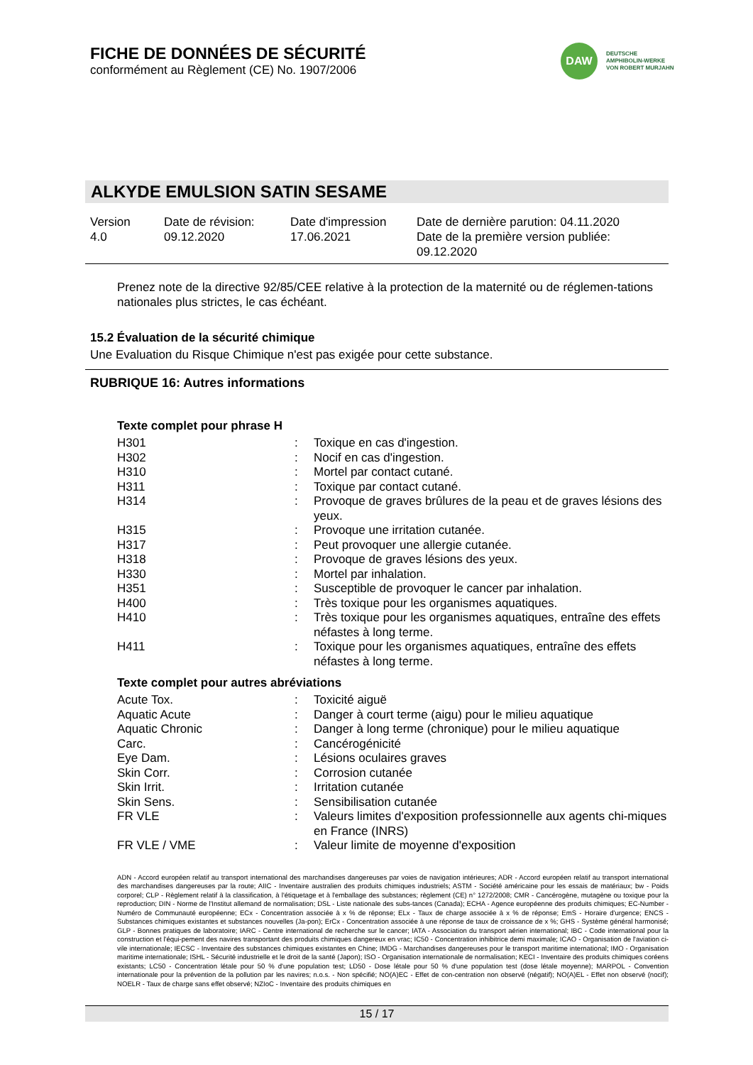FICHE DE DONNÉES DE SÉCURITÉ
conformément au Règlement (CE) No. 1907/2006
DAW
DEUTSCHE
AMPHIBOLIN-WERKE
VON ROBERT MURJAHN
ALKYDE EMULSION SATIN SESAME
Version
4.0
Date de révision:
09.12.2020
Date d'impression
17.06.2021
Date de dernière parution: 04.11.2020
Date de la première version publiée:
09.12.2020
Prenez note de la directive 92/85/CEE relative à la protection de la maternité ou de réglemen-tations nationales plus strictes, le cas échéant.
15.2 Évaluation de la sécurité chimique
Une Evaluation du Risque Chimique n'est pas exigée pour cette substance.
RUBRIQUE 16: Autres informations
Texte complet pour phrase H
| H301 | : | Toxique en cas d'ingestion. |
| H302 | : | Nocif en cas d'ingestion. |
| H310 | : | Mortel par contact cutané. |
| H311 | : | Toxique par contact cutané. |
| H314 | : | Provoque de graves brûlures de la peau et de graves lésions des yeux. |
| H315 | : | Provoque une irritation cutanée. |
| H317 | : | Peut provoquer une allergie cutanée. |
| H318 | : | Provoque de graves lésions des yeux. |
| H330 | : | Mortel par inhalation. |
| H351 | : | Susceptible de provoquer le cancer par inhalation. |
| H400 | : | Très toxique pour les organismes aquatiques. |
| H410 | : | Très toxique pour les organismes aquatiques, entraîne des effets néfastes à long terme. |
| H411 | : | Toxique pour les organismes aquatiques, entraîne des effets néfastes à long terme. |
Texte complet pour autres abréviations
| Acute Tox. | : | Toxicité aiguë |
| Aquatic Acute | : | Danger à court terme (aigu) pour le milieu aquatique |
| Aquatic Chronic | : | Danger à long terme (chronique) pour le milieu aquatique |
| Carc. | : | Cancérogénicité |
| Eye Dam. | : | Lésions oculaires graves |
| Skin Corr. | : | Corrosion cutanée |
| Skin Irrit. | : | Irritation cutanée |
| Skin Sens. | : | Sensibilisation cutanée |
| FR VLE | : | Valeurs limites d'exposition professionnelle aux agents chi-miques en France (INRS) |
| FR VLE / VME | : | Valeur limite de moyenne d'exposition |
ADN - Accord européen relatif au transport international des marchandises dangereuses par voies de navigation intérieures; ADR - Accord européen relatif au transport international des marchandises dangereuses par la route; AIIC - Inventaire australien des produits chimiques industriels; ASTM - Société américaine pour les essais de matériaux; bw - Poids corporel; CLP - Règlement relatif à la classification, à l'étiquetage et à l'emballage des substances; règlement (CE) n° 1272/2008; CMR - Cancérogène, mutagène ou toxique pour la reproduction; DIN - Norme de l'Institut allemand de normalisation; DSL - Liste nationale des subs-tances (Canada); ECHA - Agence européenne des produits chimiques; EC-Number - Numéro de Communauté européenne; ECx - Concentration associée à x % de réponse; ELx - Taux de charge associée à x % de réponse; EmS - Horaire d'urgence; ENCS - Substances chimiques existantes et substances nouvelles (Ja-pon); ErCx - Concentration associée à une réponse de taux de croissance de x %; GHS - Système général harmonisé; GLP - Bonnes pratiques de laboratoire; IARC - Centre international de recherche sur le cancer; IATA - Association du transport aérien international; IBC - Code international pour la construction et l'équi-pement des navires transportant des produits chimiques dangereux en vrac; IC50 - Concentration inhibitrice demi maximale; ICAO - Organisation de l'aviation ci-vile internationale; IECSC - Inventaire des substances chimiques existantes en Chine; IMDG - Marchandises dangereuses pour le transport maritime international; IMO - Organisation maritime internationale; ISHL - Sécurité industrielle et le droit de la santé (Japon); ISO - Organisation internationale de normalisation; KECI - Inventaire des produits chimiques coréens existants; LC50 - Concentration létale pour 50 % d'une population test; LD50 - Dose létale pour 50 % d'une population test (dose létale moyenne); MARPOL - Convention internationale pour la prévention de la pollution par les navires; n.o.s. - Non spécifié; NO(A)EC - Effet de con-centration non observé (négatif); NO(A)EL - Effet non observé (nocif); NOELR - Taux de charge sans effet observé; NZIoC - Inventaire des produits chimiques en
15 / 17